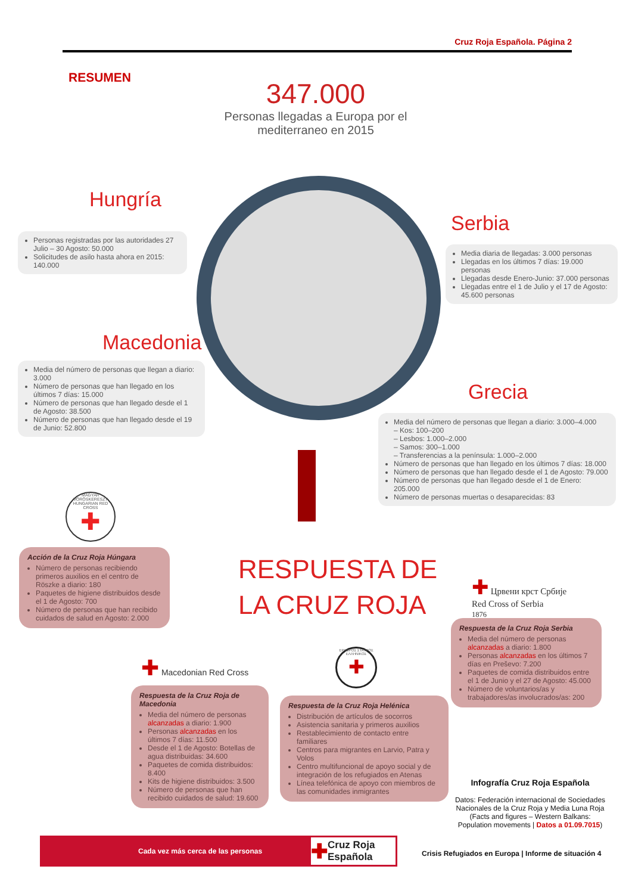Cruz Roja Española. Página 2
RESUMEN
347.000
Personas llegadas a Europa por el mediterraneo en 2015
Hungría
Personas registradas por las autoridades 27 Julio – 30 Agosto: 50.000
Solicitudes de asilo hasta ahora en 2015: 140.000
Serbia
Media diaria de llegadas: 3.000 personas
Llegadas en los últimos 7 días: 19.000 personas
Llegadas desde Enero-Junio: 37.000 personas
Llegadas entre el 1 de Julio y el 17 de Agosto: 45.600 personas
Macedonia
Media del número de personas que llegan a diario: 3.000
Número de personas que han llegado en los últimos 7 días: 15.000
Número de personas que han llegado desde el 1 de Agosto: 38.500
Número de personas que han llegado desde el 19 de Junio: 52.800
Grecia
Media del número de personas que llegan a diario: 3.000–4.000
– Kos: 100–200
– Lesbos: 1.000–2.000
– Samos: 300–1.000
– Transferencias a la península: 1.000–2.000
Número de personas que han llegado en los últimos 7 días: 18.000
Número de personas que han llegado desde el 1 de Agosto: 79.000
Número de personas que han llegado desde el 1 de Enero: 205.000
Número de personas muertas o desaparecidas: 83
RESPUESTA DE
LA CRUZ ROJA
MAGYAR VÖRÖSKERESZT HUNGARIAN RED CROSS
✚
Acción de la Cruz Roja Húngara
Número de personas recibiendo primeros auxilios en el centro de Röszke a diario: 180
Paquetes de higiene distribuidos desde el 1 de Agosto: 700
Número de personas que han recibido cuidados de salud en Agosto: 2.000
✚ Црвени крст Србије
Red Cross of Serbia
1876
Respuesta de la Cruz Roja Serbia
Media del número de personas alcanzadas a diario: 1.800
Personas alcanzadas en los últimos 7 días en Preševo: 7.200
Paquetes de comida distribuidos entre el 1 de Junio y el 27 de Agosto: 45.000
Número de voluntarios/as y trabajadores/as involucrados/as: 200
✚ Macedonian Red Cross
ΕΡΥΘΡΟΣ ΣΤΑΥΡΟΣ ΕΛΛΗΝΙΚΟΣ
✚
Respuesta de la Cruz Roja de Macedonia
Media del número de personas alcanzadas a diario: 1.900
Personas alcanzadas en los últimos 7 días: 11.500
Desde el 1 de Agosto: Botellas de agua distribuidas: 34.600
Paquetes de comida distribuidos: 8.400
Kits de higiene distribuidos: 3.500
Número de personas que han recibido cuidados de salud: 19.600
Respuesta de la Cruz Roja Helénica
Distribución de artículos de socorros
Asistencia sanitaria y primeros auxilios
Restablecimiento de contacto entre familiares
Centros para migrantes en Larvio, Patra y Volos
Centro multifuncional de apoyo social y de integración de los refugiados en Atenas
Línea telefónica de apoyo con miembros de las comunidades inmigrantes
Infografía Cruz Roja Española
Datos: Federación internacional de Sociedades Nacionales de la Cruz Roja y Media Luna Roja (Facts and figures – Western Balkans: Population movements | Datos a 01.09.7015)
Cada vez más cerca de las personas ✚ Cruz Roja Española
Crisis Refugiados en Europa | Informe de situación 4